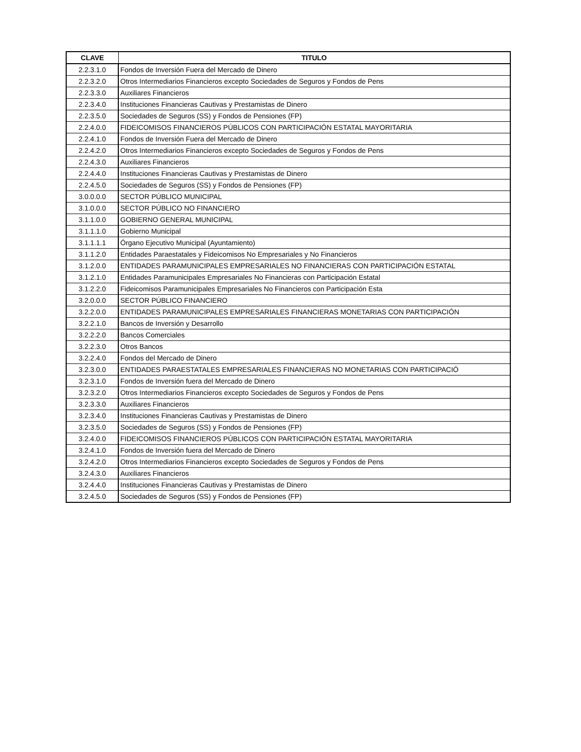| CLAVE | TITULO |
| --- | --- |
| 2.2.3.1.0 | Fondos de Inversión Fuera del Mercado de Dinero |
| 2.2.3.2.0 | Otros Intermediarios Financieros excepto Sociedades de Seguros y Fondos de Pens |
| 2.2.3.3.0 | Auxiliares Financieros |
| 2.2.3.4.0 | Instituciones Financieras Cautivas y Prestamistas de Dinero |
| 2.2.3.5.0 | Sociedades de Seguros (SS) y Fondos de Pensiones (FP) |
| 2.2.4.0.0 | FIDEICOMISOS FINANCIEROS PÚBLICOS CON PARTICIPACIÓN ESTATAL MAYORITARIA |
| 2.2.4.1.0 | Fondos de Inversión Fuera del Mercado de Dinero |
| 2.2.4.2.0 | Otros Intermediarios Financieros excepto Sociedades de Seguros y Fondos de Pens |
| 2.2.4.3.0 | Auxiliares Financieros |
| 2.2.4.4.0 | Instituciones Financieras Cautivas y Prestamistas de Dinero |
| 2.2.4.5.0 | Sociedades de Seguros (SS) y Fondos de Pensiones (FP) |
| 3.0.0.0.0 | SECTOR PÚBLICO MUNICIPAL |
| 3.1.0.0.0 | SECTOR PÚBLICO NO FINANCIERO |
| 3.1.1.0.0 | GOBIERNO GENERAL MUNICIPAL |
| 3.1.1.1.0 | Gobierno Municipal |
| 3.1.1.1.1 | Órgano Ejecutivo Municipal (Ayuntamiento) |
| 3.1.1.2.0 | Entidades Paraestatales y Fideicomisos No Empresariales y No Financieros |
| 3.1.2.0.0 | ENTIDADES PARAMUNICIPALES EMPRESARIALES NO FINANCIERAS CON PARTICIPACIÓN ESTATAL |
| 3.1.2.1.0 | Entidades Paramunicipales Empresariales No Financieras con Participación Estatal |
| 3.1.2.2.0 | Fideicomisos Paramunicipales Empresariales No Financieros con Participación Esta |
| 3.2.0.0.0 | SECTOR PÚBLICO FINANCIERO |
| 3.2.2.0.0 | ENTIDADES PARAMUNICIPALES EMPRESARIALES FINANCIERAS MONETARIAS CON PARTICIPACIÓN |
| 3.2.2.1.0 | Bancos de Inversión y Desarrollo |
| 3.2.2.2.0 | Bancos Comerciales |
| 3.2.2.3.0 | Otros Bancos |
| 3.2.2.4.0 | Fondos del Mercado de Dinero |
| 3.2.3.0.0 | ENTIDADES PARAESTATALES EMPRESARIALES FINANCIERAS NO MONETARIAS CON PARTICIPACIÓ |
| 3.2.3.1.0 | Fondos de Inversión fuera del Mercado de Dinero |
| 3.2.3.2.0 | Otros Intermediarios Financieros excepto Sociedades de Seguros y Fondos de Pens |
| 3.2.3.3.0 | Auxiliares Financieros |
| 3.2.3.4.0 | Instituciones Financieras Cautivas y Prestamistas de Dinero |
| 3.2.3.5.0 | Sociedades de Seguros (SS) y Fondos de Pensiones (FP) |
| 3.2.4.0.0 | FIDEICOMISOS FINANCIEROS PÚBLICOS CON PARTICIPACIÓN ESTATAL MAYORITARIA |
| 3.2.4.1.0 | Fondos de Inversión fuera del Mercado de Dinero |
| 3.2.4.2.0 | Otros Intermediarios Financieros excepto Sociedades de Seguros y Fondos de Pens |
| 3.2.4.3.0 | Auxiliares Financieros |
| 3.2.4.4.0 | Instituciones Financieras Cautivas y Prestamistas de Dinero |
| 3.2.4.5.0 | Sociedades de Seguros (SS) y Fondos de Pensiones (FP) |